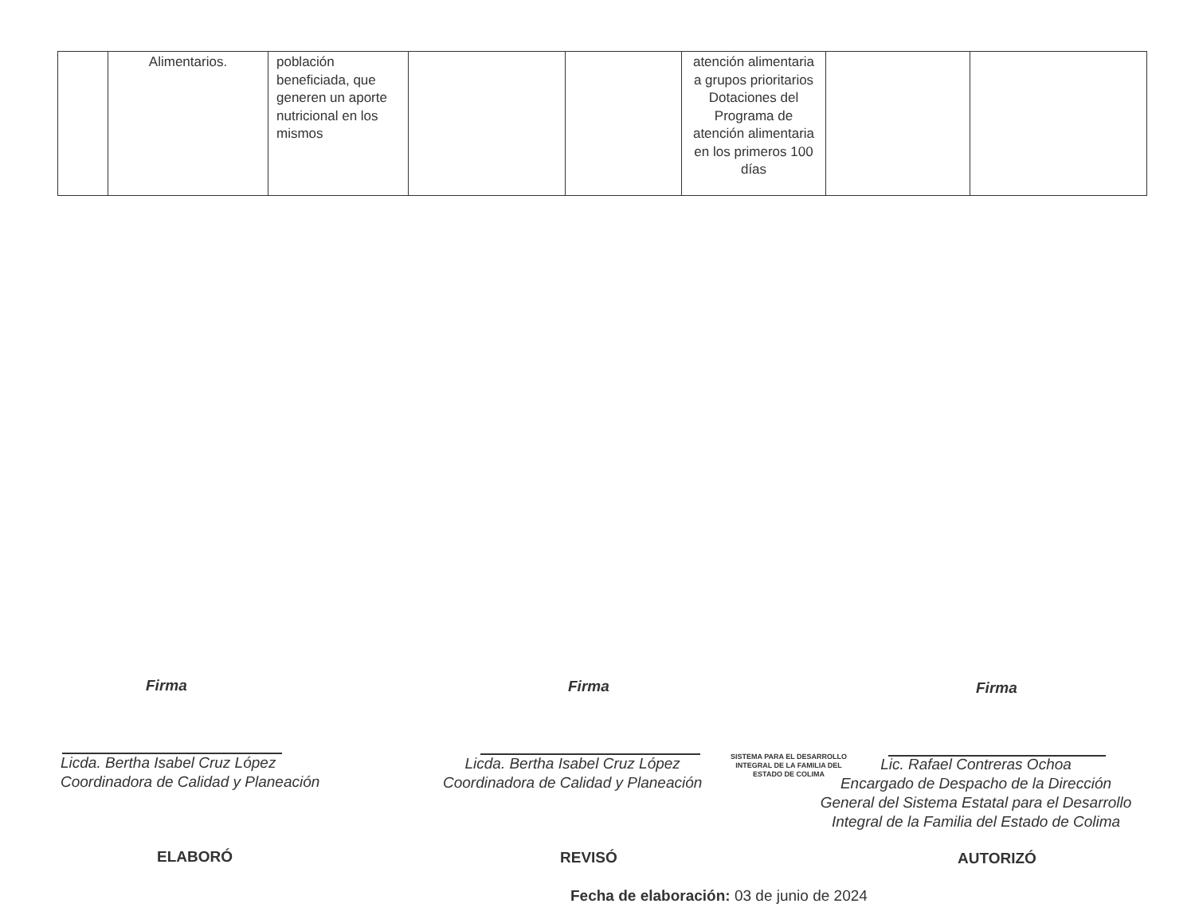| | Alimentarios. | población beneficiada, que generen un aporte nutricional en los mismos | | | atención alimentaria a grupos prioritarios Dotaciones del Programa de atención alimentaria en los primeros 100 días | | |
Firma Firma Firma
Licda. Bertha Isabel Cruz López
Coordinadora de Calidad y Planeación
Licda. Bertha Isabel Cruz López
Coordinadora de Calidad y Planeación
SISTEMA PARA EL DESARROLLO
INTEGRAL DE LA FAMILIA DEL
ESTADO DE COLIMA
Lic. Rafael Contreras Ochoa
Encargado de Despacho de la Dirección
General del Sistema Estatal para el Desarrollo
Integral de la Familia del Estado de Colima
ELABORÓ REVISÓ AUTORIZÓ
Fecha de elaboración: 03 de junio de 2024